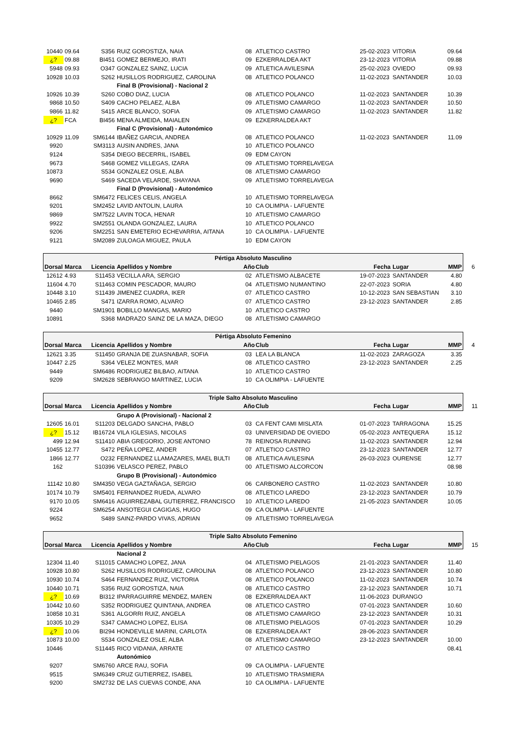| 10440 | 09.64 | S356 | RUIZ GOROSTIZA, NAIA | 08 | ATLETICO CASTRO | 25-02-2023 | VITORIA | 09.64 |
| ¿? | 09.88 | BI451 | GOMEZ BERMEJO, IRATI | 09 | EZKERRALDEA AKT | 23-12-2023 | VITORIA | 09.88 |
| 5948 | 09.93 | O347 | GONZALEZ SAINZ, LUCIA | 09 | ATLETICA AVILESINA | 25-02-2023 | OVIEDO | 09.93 |
| 10928 | 10.03 | S262 | HUSILLOS RODRIGUEZ, CAROLINA | 08 | ATLETICO POLANCO | 11-02-2023 | SANTANDER | 10.03 |
| | | | Final B (Provisional) - Nacional 2 | | | | | |
| 10926 | 10.39 | S260 | COBO DIAZ, LUCIA | 08 | ATLETICO POLANCO | 11-02-2023 | SANTANDER | 10.39 |
| 9868 | 10.50 | S409 | CACHO PELAEZ, ALBA | 09 | ATLETISMO CAMARGO | 11-02-2023 | SANTANDER | 10.50 |
| 9866 | 11.82 | S415 | ARCE BLANCO, SOFIA | 09 | ATLETISMO CAMARGO | 11-02-2023 | SANTANDER | 11.82 |
| ¿? | FCA | BI456 | MENA ALMEIDA, MAIALEN | 09 | EZKERRALDEA AKT | | | |
| | | | Final C (Provisional) - Autonómico | | | | | |
| 10929 | 11.09 | SM6144 | IBAÑEZ GARCIA, ANDREA | 08 | ATLETICO POLANCO | 11-02-2023 | SANTANDER | 11.09 |
| 9920 | | SM3113 | AUSIN ANDRES, JANA | 10 | ATLETICO POLANCO | | | |
| 9124 | | S354 | DIEGO BECERRIL, ISABEL | 09 | EDM CAYON | | | |
| 9673 | | S468 | GOMEZ VILLEGAS, IZARA | 09 | ATLETISMO TORRELAVEGA | | | |
| 10873 | | S534 | GONZALEZ OSLE, ALBA | 08 | ATLETISMO CAMARGO | | | |
| 9690 | | S469 | SACEDA VELARDE, SHAYANA | 09 | ATLETISMO TORRELAVEGA | | | |
| | | | Final D (Provisional) - Autonómico | | | | | |
| 8662 | | SM6472 | FELICES CELIS, ANGELA | 10 | ATLETISMO TORRELAVEGA | | | |
| 9201 | | SM2452 | LAVID ANTOLIN, LAURA | 10 | CA OLIMPIA - LAFUENTE | | | |
| 9869 | | SM7522 | LAVIN TOCA, HENAR | 10 | ATLETISMO CAMARGO | | | |
| 9922 | | SM2551 | OLANDA GONZALEZ, LAURA | 10 | ATLETICO POLANCO | | | |
| 9206 | | SM2251 | SAN EMETERIO ECHEVARRIA, AITANA | 10 | CA OLIMPIA - LAFUENTE | | | |
| 9121 | | SM2089 | ZULOAGA MIGUEZ, PAULA | 10 | EDM CAYON | | | |
| Pértiga Absoluto Masculino | | | | | | | | |
| Dorsal | Marca | Licencia | Apellidos y Nombre | Año | Club | Fecha | Lugar | MMP 6 |
| 12612 | 4.93 | S11453 | VECILLA ARA, SERGIO | 02 | ATLETISMO ALBACETE | 19-07-2023 | SANTANDER | 4.80 |
| 11604 | 4.70 | S11463 | COMIN PESCADOR, MAURO | 04 | ATLETISMO NUMANTINO | 22-07-2023 | SORIA | 4.80 |
| 10448 | 3.10 | S11439 | JIMENEZ CUADRA, IKER | 07 | ATLETICO CASTRO | 10-12-2023 | SAN SEBASTIAN | 3.10 |
| 10465 | 2.85 | S471 | IZARRA ROMO, ALVARO | 07 | ATLETICO CASTRO | 23-12-2023 | SANTANDER | 2.85 |
| 9440 | | SM1901 | BOBILLO MANGAS, MARIO | 10 | ATLETICO CASTRO | | | |
| 10891 | | S368 | MADRAZO SAINZ DE LA MAZA, DIEGO | 08 | ATLETISMO CAMARGO | | | |
| Pértiga Absoluto Femenino | | | | | | | | |
| Dorsal | Marca | Licencia | Apellidos y Nombre | Año | Club | Fecha | Lugar | MMP 4 |
| 12621 | 3.35 | S11450 | GRANJA DE ZUASNABAR, SOFIA | 03 | LEA LA BLANCA | 11-02-2023 | ZARAGOZA | 3.35 |
| 10447 | 2.25 | S364 | VELEZ MONTES, MAR | 08 | ATLETICO CASTRO | 23-12-2023 | SANTANDER | 2.25 |
| 9449 | | SM6486 | RODRIGUEZ BILBAO, AITANA | 10 | ATLETICO CASTRO | | | |
| 9209 | | SM2628 | SEBRANGO MARTINEZ, LUCIA | 10 | CA OLIMPIA - LAFUENTE | | | |
| Triple Salto Absoluto Masculino | | | | | | | | |
| Dorsal | Marca | Licencia | Apellidos y Nombre | Año | Club | Fecha | Lugar | MMP 11 |
| | | | Grupo A (Provisional) - Nacional 2 | | | | | |
| 12605 | 16.01 | S11203 | DELGADO SANCHA, PABLO | 03 | CA FENT CAMI MISLATA | 01-07-2023 | TARRAGONA | 15.25 |
| ¿? | 15.12 | IB16724 | VILA IGLESIAS, NICOLAS | 03 | UNIVERSIDAD DE OVIEDO | 05-02-2023 | ANTEQUERA | 15.12 |
| 499 | 12.94 | S11410 | ABIA GREGORIO, JOSE ANTONIO | 78 | REINOSA RUNNING | 11-02-2023 | SANTANDER | 12.94 |
| 10455 | 12.77 | S472 | PEÑA LOPEZ, ANDER | 07 | ATLETICO CASTRO | 23-12-2023 | SANTANDER | 12.77 |
| 1866 | 12.77 | O232 | FERNANDEZ LLAMAZARES, MAEL BULTI | 08 | ATLETICA AVILESINA | 26-03-2023 | OURENSE | 12.77 |
| 162 | | S10396 | VELASCO PEREZ, PABLO | 00 | ATLETISMO ALCORCON | | | 08.98 |
| | | | Grupo B (Provisional) - Autonómico | | | | | |
| 11142 | 10.80 | SM4350 | VEGA GAZTAÑAGA, SERGIO | 06 | CARBONERO CASTRO | 11-02-2023 | SANTANDER | 10.80 |
| 10174 | 10.79 | SM5401 | FERNANDEZ RUEDA, ALVARO | 08 | ATLETICO LAREDO | 23-12-2023 | SANTANDER | 10.79 |
| 9170 | 10.05 | SM6416 | AGUIRREZABAL GUTIERREZ, FRANCISCO | 10 | ATLETICO LAREDO | 21-05-2023 | SANTANDER | 10.05 |
| 9224 | | SM6254 | ANSOTEGUI CAGIGAS, HUGO | 09 | CA OLIMPIA - LAFUENTE | | | |
| 9652 | | S489 | SAINZ-PARDO VIVAS, ADRIAN | 09 | ATLETISMO TORRELAVEGA | | | |
| Triple Salto Absoluto Femenino | | | | | | | | |
| Dorsal | Marca | Licencia | Apellidos y Nombre | Año | Club | Fecha | Lugar | MMP 15 |
| | | | Nacional 2 | | | | | |
| 12304 | 11.40 | S11015 | CAMACHO LOPEZ, JANA | 04 | ATLETISMO PIELAGOS | 21-01-2023 | SANTANDER | 11.40 |
| 10928 | 10.80 | S262 | HUSILLOS RODRIGUEZ, CAROLINA | 08 | ATLETICO POLANCO | 23-12-2023 | SANTANDER | 10.80 |
| 10930 | 10.74 | S464 | FERNANDEZ RUIZ, VICTORIA | 08 | ATLETICO POLANCO | 11-02-2023 | SANTANDER | 10.74 |
| 10440 | 10.71 | S356 | RUIZ GOROSTIZA, NAIA | 08 | ATLETICO CASTRO | 23-12-2023 | SANTANDER | 10.71 |
| ¿? | 10.69 | BI312 | IPARRAGUIRRE MENDEZ, MAREN | 08 | EZKERRALDEA AKT | 11-06-2023 | DURANGO | |
| 10442 | 10.60 | S352 | RODRIGUEZ QUINTANA, ANDREA | 08 | ATLETICO CASTRO | 07-01-2023 | SANTANDER | 10.60 |
| 10858 | 10.31 | S361 | ALGORRI RUIZ, ANGELA | 08 | ATLETISMO CAMARGO | 23-12-2023 | SANTANDER | 10.31 |
| 10305 | 10.29 | S347 | CAMACHO LOPEZ, ELISA | 08 | ATLETISMO PIELAGOS | 07-01-2023 | SANTANDER | 10.29 |
| ¿? | 10.06 | BI294 | HONDEVILLE MARINI, CARLOTA | 08 | EZKERRALDEA AKT | 28-06-2023 | SANTANDER | |
| 10873 | 10.00 | S534 | GONZALEZ OSLE, ALBA | 08 | ATLETISMO CAMARGO | 23-12-2023 | SANTANDER | 10.00 |
| 10446 | | S11445 | RICO VIDANIA, ARRATE | 07 | ATLETICO CASTRO | | | 08.41 |
| | | | Autonómico | | | | | |
| 9207 | | SM6760 | ARCE RAU, SOFIA | 09 | CA OLIMPIA - LAFUENTE | | | |
| 9515 | | SM6349 | CRUZ GUTIERREZ, ISABEL | 10 | ATLETISMO TRASMIERA | | | |
| 9200 | | SM2732 | DE LAS CUEVAS CONDE, ANA | 10 | CA OLIMPIA - LAFUENTE | | | |